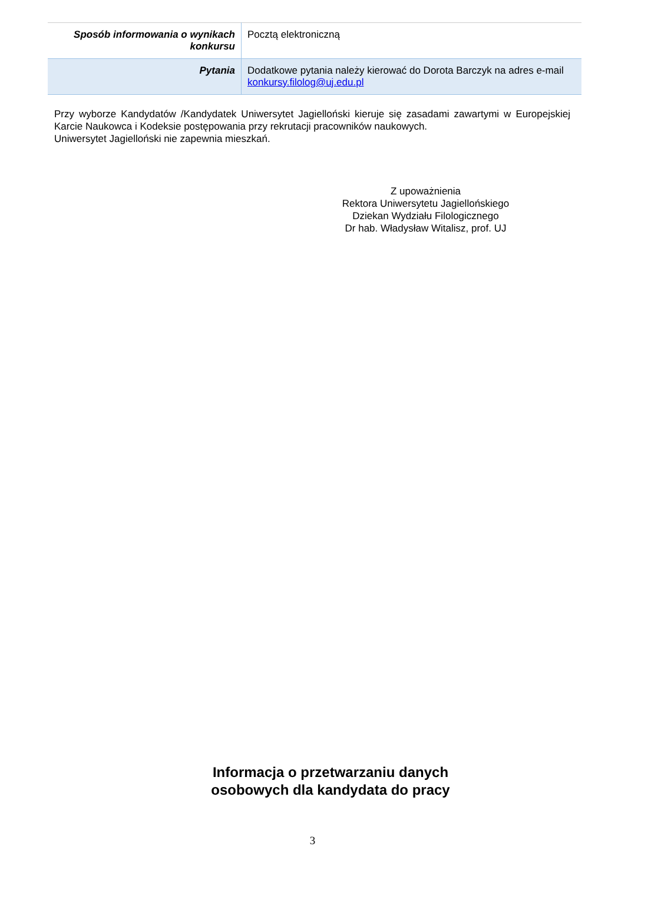| Sposób informowania o wynikach konkursu | Pocztą elektroniczną |
| Pytania | Dodatkowe pytania należy kierować do Dorota Barczyk na adres e-mail konkursy.filolog@uj.edu.pl |
Przy wyborze Kandydatów /Kandydatek Uniwersytet Jagielloński kieruje się zasadami zawartymi w Europejskiej Karcie Naukowca i Kodeksie postępowania przy rekrutacji pracowników naukowych.
Uniwersytet Jagielloński nie zapewnia mieszkań.
Z upoważnienia
Rektora Uniwersytetu Jagiellońskiego
Dziekan Wydziału Filologicznego
Dr hab. Władysław Witalisz, prof. UJ
Informacja o przetwarzaniu danych
osobowych dla kandydata do pracy
3